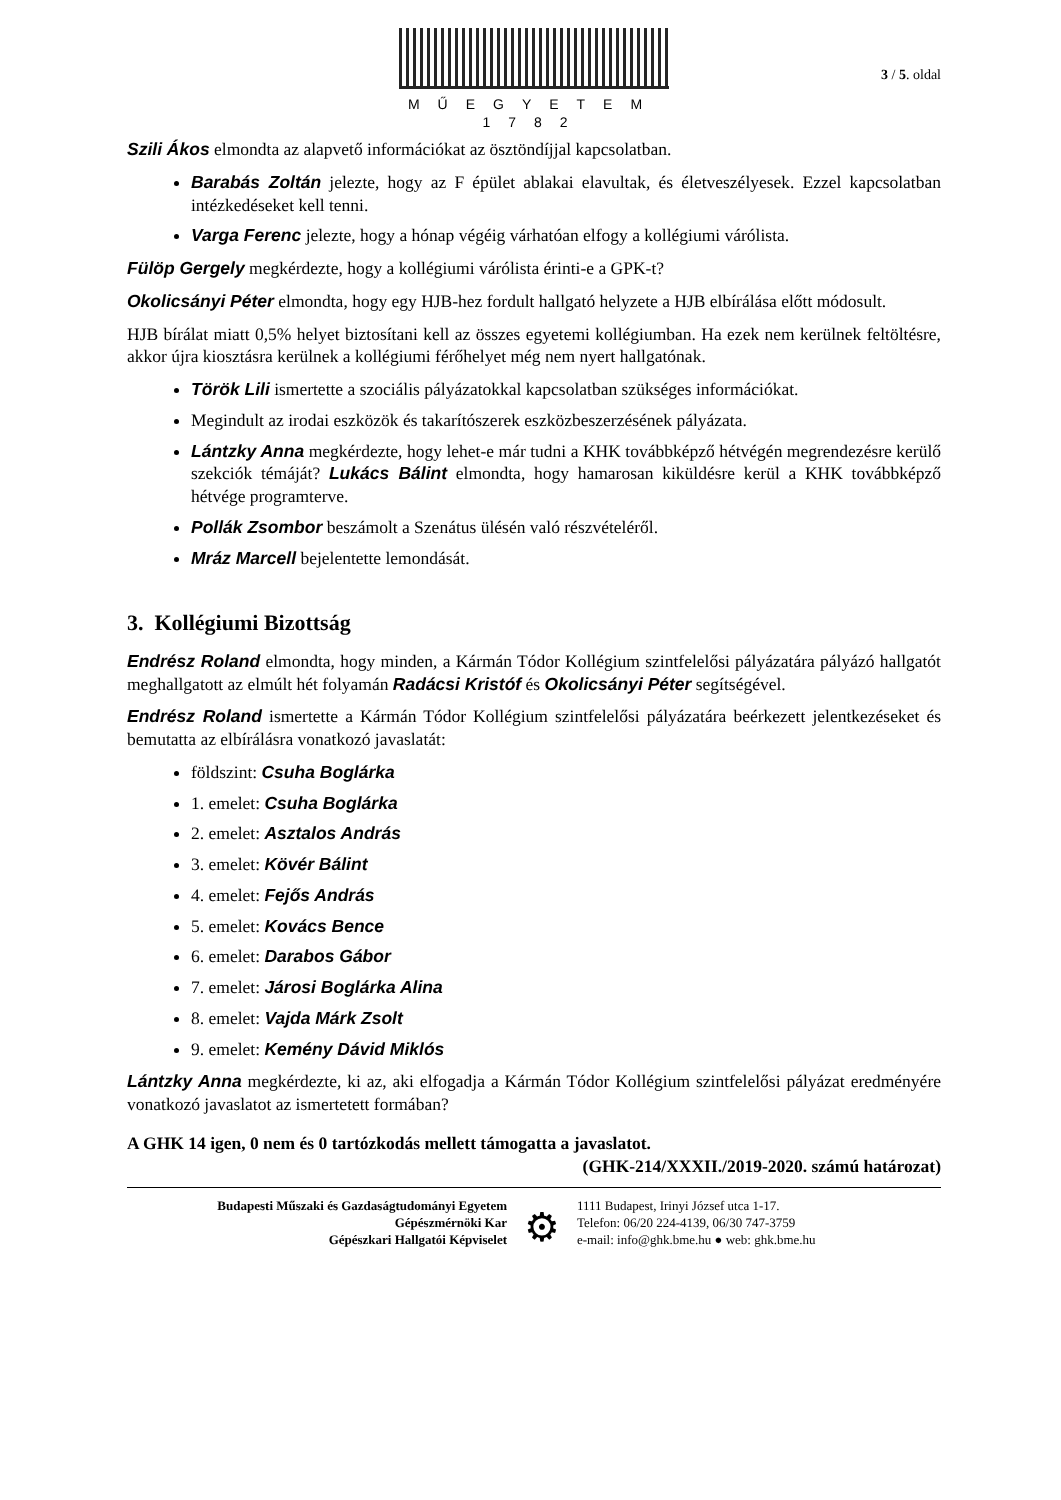MŰEGYETEM 1782
3 / 5. oldal
Szili Ákos elmondta az alapvető információkat az ösztöndíjjal kapcsolatban.
Barabás Zoltán jelezte, hogy az F épület ablakai elavultak, és életveszélyesek. Ezzel kapcsolatban intézkedéseket kell tenni.
Varga Ferenc jelezte, hogy a hónap végéig várhatóan elfogy a kollégiumi várólista.
Fülöp Gergely megkérdezte, hogy a kollégiumi várólista érinti-e a GPK-t?
Okolicsányi Péter elmondta, hogy egy HJB-hez fordult hallgató helyzete a HJB elbírálása előtt módosult.
HJB bírálat miatt 0,5% helyet biztosítani kell az összes egyetemi kollégiumban. Ha ezek nem kerülnek feltöltésre, akkor újra kiosztásra kerülnek a kollégiumi férőhelyet még nem nyert hallgatónak.
Török Lili ismertette a szociális pályázatokkal kapcsolatban szükséges információkat.
Megindult az irodai eszközök és takarítószerek eszközbeszerzésének pályázata.
Lántzky Anna megkérdezte, hogy lehet-e már tudni a KHK továbbképző hétvégén megrendezésre kerülő szekciók témáját? Lukács Bálint elmondta, hogy hamarosan kiküldésre kerül a KHK továbbképző hétvége programterve.
Pollák Zsombor beszámolt a Szenátus ülésén való részvételéről.
Mráz Marcell bejelentette lemondását.
3. Kollégiumi Bizottság
Endrész Roland elmondta, hogy minden, a Kármán Tódor Kollégium szintfelelősi pályázatára pályázó hallgatót meghallgatott az elmúlt hét folyamán Radácsi Kristóf és Okolicsányi Péter segítségével.
Endrész Roland ismertette a Kármán Tódor Kollégium szintfelelősi pályázatára beérkezett jelentkezéseket és bemutatta az elbírálásra vonatkozó javaslatát:
földszint: Csuha Boglárka
1. emelet: Csuha Boglárka
2. emelet: Asztalos András
3. emelet: Kövér Bálint
4. emelet: Fejős András
5. emelet: Kovács Bence
6. emelet: Darabos Gábor
7. emelet: Járosi Boglárka Alina
8. emelet: Vajda Márk Zsolt
9. emelet: Kemény Dávid Miklós
Lántzky Anna megkérdezte, ki az, aki elfogadja a Kármán Tódor Kollégium szintfelelősi pályázat eredményére vonatkozó javaslatot az ismertetett formában?
A GHK 14 igen, 0 nem és 0 tartózkodás mellett támogatta a javaslatot.
(GHK-214/XXXII./2019-2020. számú határozat)
Budapesti Műszaki és Gazdaságtudományi Egyetem
Gépészmérnöki Kar
Gépészkari Hallgatói Képviselet
⚙
1111 Budapest, Irinyi József utca 1-17.
Telefon: 06/20 224-4139, 06/30 747-3759
e-mail: info@ghk.bme.hu ● web: ghk.bme.hu